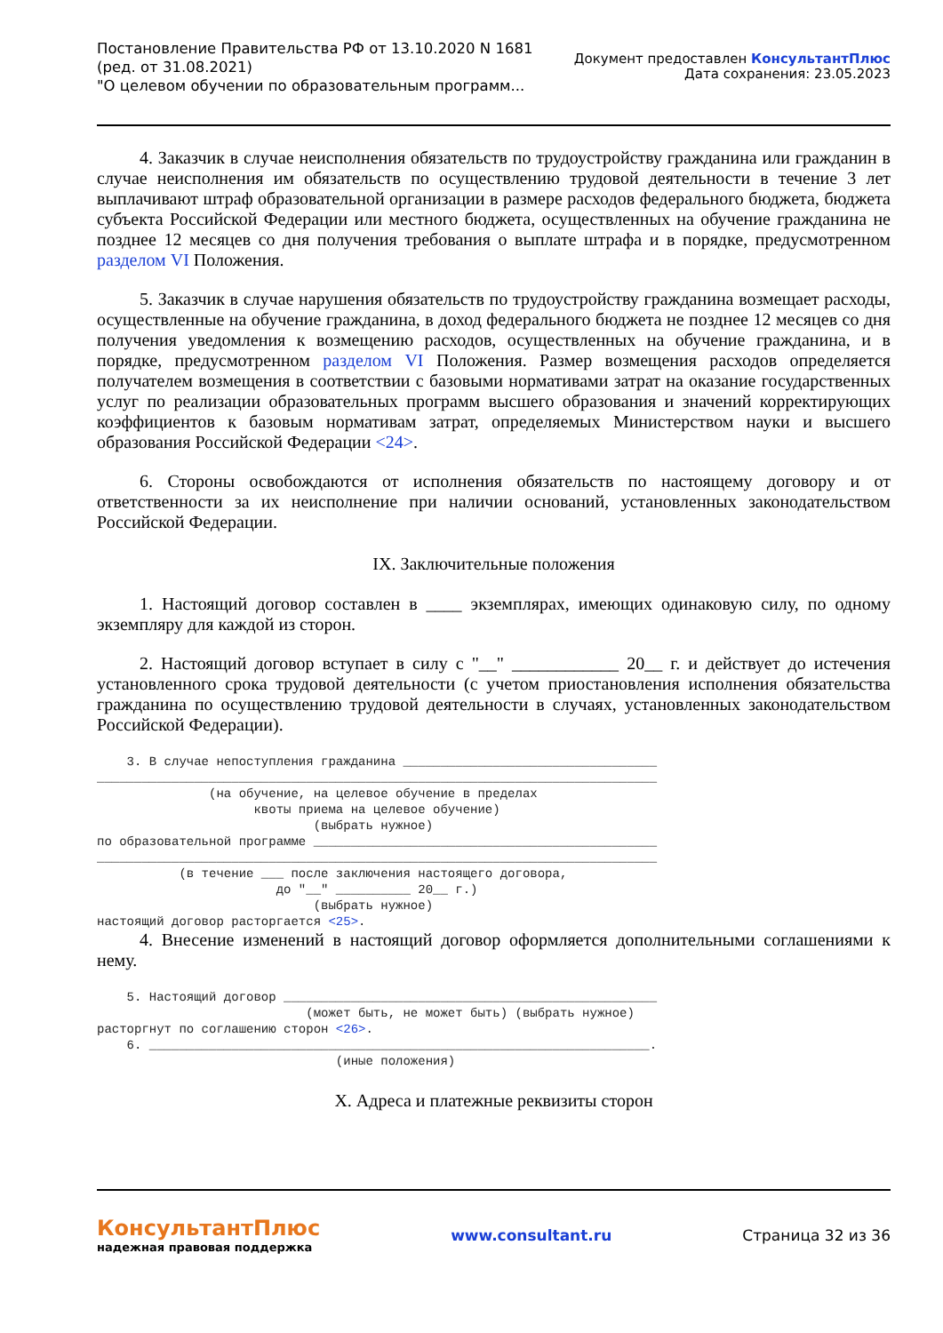Постановление Правительства РФ от 13.10.2020 N 1681
(ред. от 31.08.2021)
"О целевом обучении по образовательным программ...
Документ предоставлен КонсультантПлюс
Дата сохранения: 23.05.2023
4. Заказчик в случае неисполнения обязательств по трудоустройству гражданина или гражданин в случае неисполнения им обязательств по осуществлению трудовой деятельности в течение 3 лет выплачивают штраф образовательной организации в размере расходов федерального бюджета, бюджета субъекта Российской Федерации или местного бюджета, осуществленных на обучение гражданина не позднее 12 месяцев со дня получения требования о выплате штрафа и в порядке, предусмотренном разделом VI Положения.
5. Заказчик в случае нарушения обязательств по трудоустройству гражданина возмещает расходы, осуществленные на обучение гражданина, в доход федерального бюджета не позднее 12 месяцев со дня получения уведомления к возмещению расходов, осуществленных на обучение гражданина, и в порядке, предусмотренном разделом VI Положения. Размер возмещения расходов определяется получателем возмещения в соответствии с базовыми нормативами затрат на оказание государственных услуг по реализации образовательных программ высшего образования и значений корректирующих коэффициентов к базовым нормативам затрат, определяемых Министерством науки и высшего образования Российской Федерации <24>.
6. Стороны освобождаются от исполнения обязательств по настоящему договору и от ответственности за их неисполнение при наличии оснований, установленных законодательством Российской Федерации.
IX. Заключительные положения
1. Настоящий договор составлен в ____ экземплярах, имеющих одинаковую силу, по одному экземпляру для каждой из сторон.
2. Настоящий договор вступает в силу с "__" ____________ 20__ г. и действует до истечения установленного срока трудовой деятельности (с учетом приостановления исполнения обязательства гражданина по осуществлению трудовой деятельности в случаях, установленных законодательством Российской Федерации).
    3. В случае непоступления гражданина __________________________________
___________________________________________________________________________
               (на обучение, на целевое обучение в пределах
                     квоты приема на целевое обучение)
                             (выбрать нужное)
по образовательной программе ______________________________________________
___________________________________________________________________________
           (в течение ___ после заключения настоящего договора,
                        до "__" __________ 20__ г.)
                             (выбрать нужное)
настоящий договор расторгается <25>.
4. Внесение изменений в настоящий договор оформляется дополнительными соглашениями к нему.
    5. Настоящий договор __________________________________________________
                            (может быть, не может быть) (выбрать нужное)
расторгнут по соглашению сторон <26>.
    6. ___________________________________________________________________.
                                (иные положения)
X. Адреса и платежные реквизиты сторон
КонсультантПлюс
надежная правовая поддержка
www.consultant.ru Страница 32 из 36